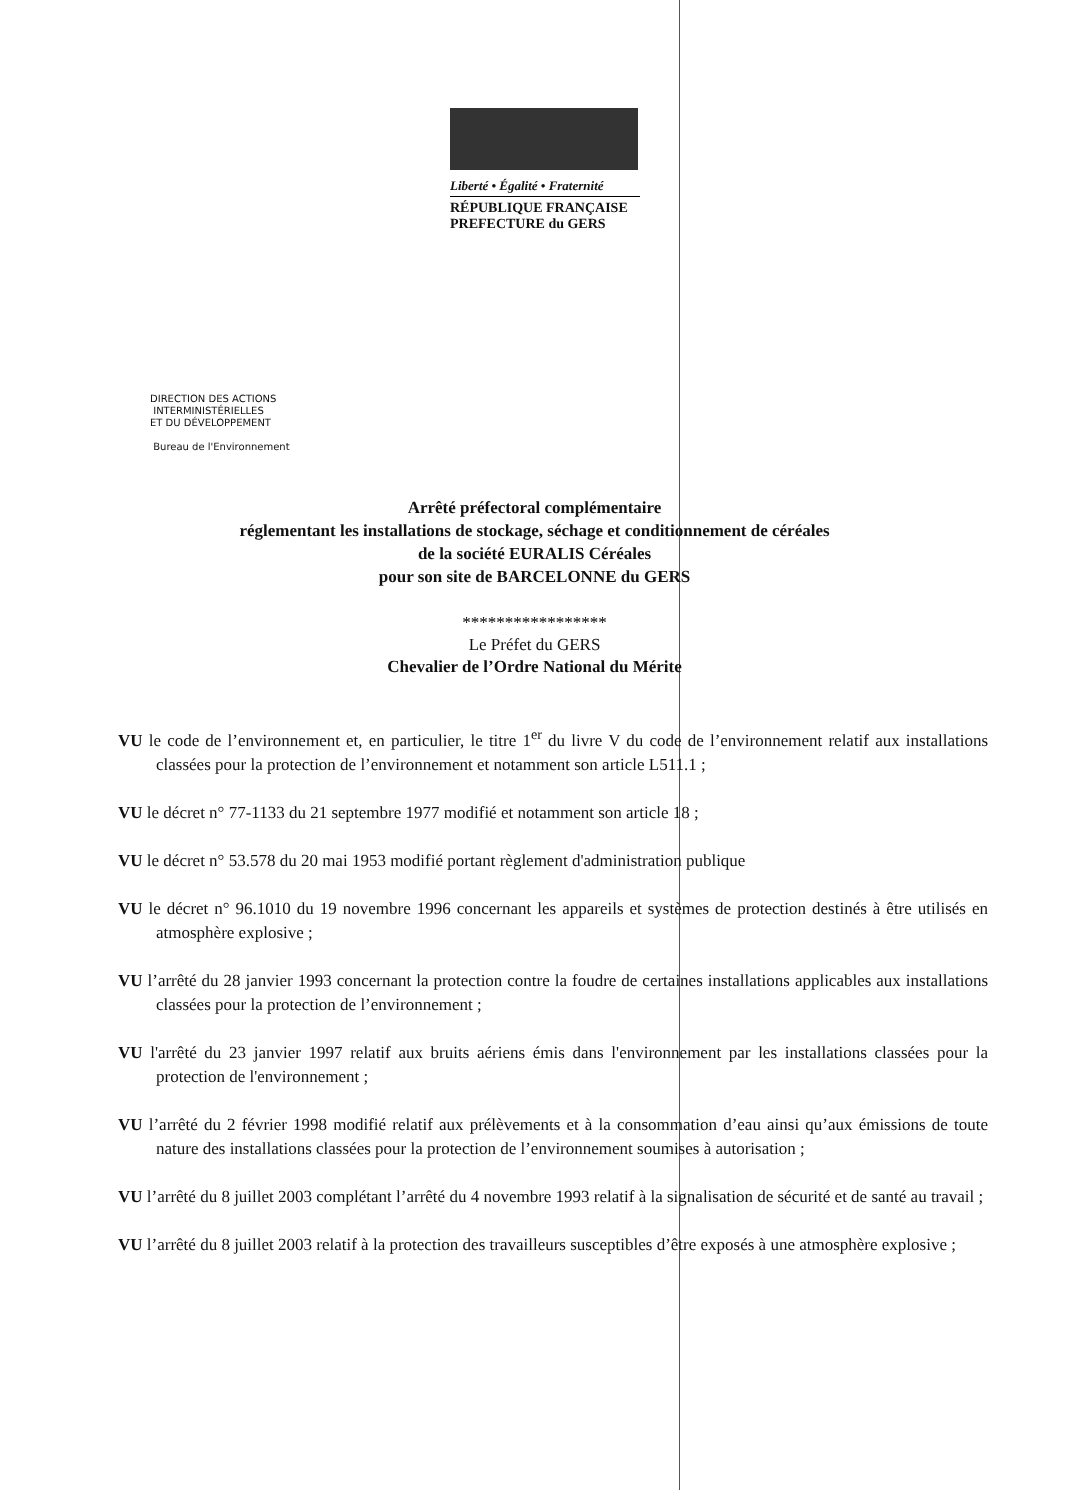Liberté • Égalité • Fraternité
RÉPUBLIQUE FRANÇAISE
PREFECTURE du GERS
DIRECTION DES ACTIONS
INTERMINISTÉRIELLES
ET DU DÉVELOPPEMENT
Bureau de l'Environnement
Arrêté préfectoral complémentaire
réglementant les installations de stockage, séchage et conditionnement de céréales
de la société EURALIS Céréales
pour son site de BARCELONNE du GERS
*****************
Le Préfet du GERS
Chevalier de l’Ordre National du Mérite
VU le code de l’environnement et, en particulier, le titre 1<sup>er</sup> du livre V du code de l’environnement relatif aux installations classées pour la protection de l’environnement et notamment son article L511.1 ;
VU le décret n° 77-1133 du 21 septembre 1977 modifié et notamment son article 18 ;
VU le décret n° 53.578 du 20 mai 1953 modifié portant règlement d'administration publique
VU le décret n° 96.1010 du 19 novembre 1996 concernant les appareils et systèmes de protection destinés à être utilisés en atmosphère explosive ;
VU l’arrêté du 28 janvier 1993 concernant la protection contre la foudre de certaines installations applicables aux installations classées pour la protection de l’environnement ;
VU l'arrêté du 23 janvier 1997 relatif aux bruits aériens émis dans l'environnement par les installations classées pour la protection de l'environnement ;
VU l’arrêté du 2 février 1998 modifié relatif aux prélèvements et à la consommation d’eau ainsi qu’aux émissions de toute nature des installations classées pour la protection de l’environnement soumises à autorisation ;
VU l’arrêté du 8 juillet 2003 complétant l’arrêté du 4 novembre 1993 relatif à la signalisation de sécurité et de santé au travail ;
VU l’arrêté du 8 juillet 2003 relatif à la protection des travailleurs susceptibles d’être exposés à une atmosphère explosive ;